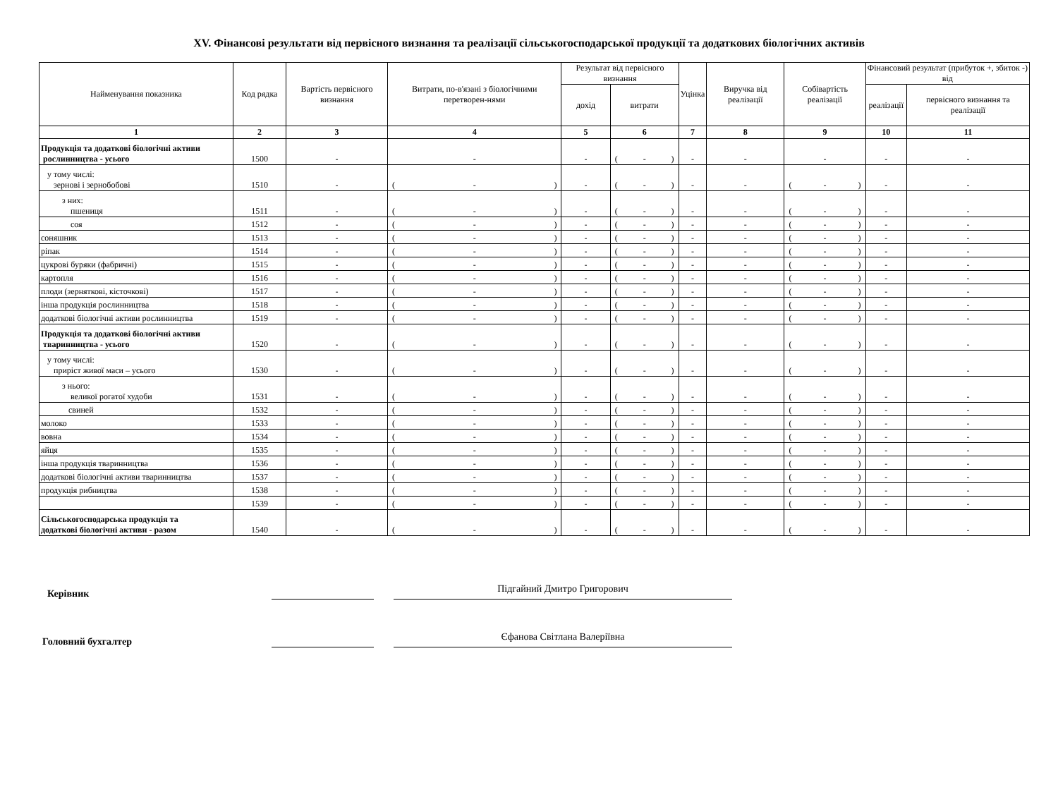XV. Фінансові результати від первісного визнання та реалізації сільськогосподарської продукції та додаткових біологічних активів
| Найменування показника | Код рядка | Вартість первісного визнання | Витрати, по-в'язані з біологічними перетворен-нями | Результат від первісного визнання | | Уцінка | Виручка від реалізації | Собівартість реалізації | Фінансовий результат (прибуток +, збиток -) від | |
| --- | --- | --- | --- | --- | --- | --- | --- | --- | --- | --- |
| | | | | дохід | витрати | | | | реалізації | первісного визнання та реалізації |
| 1 | 2 | 3 | 4 | 5 | 6 | 7 | 8 | 9 | 10 | 11 |
| Продукція та додаткові біологічні активи рослинництва - усього | 1500 | - | - | - | ( - ) | - | - | - | - | - |
| у тому числі: зернові і зернобобові | 1510 | - | ( - ) | - | ( - ) | - | - | ( - ) | - | - |
| з них: пшениця | 1511 | - | ( - ) | - | ( - ) | - | - | ( - ) | - | - |
| соя | 1512 | - | ( - ) | - | ( - ) | - | - | ( - ) | - | - |
| соняшник | 1513 | - | ( - ) | - | ( - ) | - | - | ( - ) | - | - |
| ріпак | 1514 | - | ( - ) | - | ( - ) | - | - | ( - ) | - | - |
| цукрові буряки (фабричні) | 1515 | - | ( - ) | - | ( - ) | - | - | ( - ) | - | - |
| картопля | 1516 | - | ( - ) | - | ( - ) | - | - | ( - ) | - | - |
| плоди (зерняткові, кісточкові) | 1517 | - | ( - ) | - | ( - ) | - | - | ( - ) | - | - |
| інша продукція рослинництва | 1518 | - | ( - ) | - | ( - ) | - | - | ( - ) | - | - |
| додаткові біологічні активи рослинництва | 1519 | - | ( - ) | - | ( - ) | - | - | ( - ) | - | - |
| Продукція та додаткові біологічні активи тваринництва - усього | 1520 | - | ( - ) | - | ( - ) | - | - | ( - ) | - | - |
| у тому числі: приріст живої маси – усього | 1530 | - | ( - ) | - | ( - ) | - | - | ( - ) | - | - |
| з нього: великої рогатої худоби | 1531 | - | ( - ) | - | ( - ) | - | - | ( - ) | - | - |
| свиней | 1532 | - | ( - ) | - | ( - ) | - | - | ( - ) | - | - |
| молоко | 1533 | - | ( - ) | - | ( - ) | - | - | ( - ) | - | - |
| вовна | 1534 | - | ( - ) | - | ( - ) | - | - | ( - ) | - | - |
| яйця | 1535 | - | ( - ) | - | ( - ) | - | - | ( - ) | - | - |
| інша продукція тваринництва | 1536 | - | ( - ) | - | ( - ) | - | - | ( - ) | - | - |
| додаткові біологічні активи тваринництва | 1537 | - | ( - ) | - | ( - ) | - | - | ( - ) | - | - |
| продукція рибництва | 1538 | - | ( - ) | - | ( - ) | - | - | ( - ) | - | - |
| | 1539 | - | ( - ) | - | ( - ) | - | - | ( - ) | - | - |
| Сільськогосподарська продукція та додаткові біологічні активи - разом | 1540 | - | ( - ) | - | ( - ) | - | - | ( - ) | - | - |
Керівник
Підгайний Дмитро Григорович
Головний бухгалтер
Єфанова Світлана Валеріївна